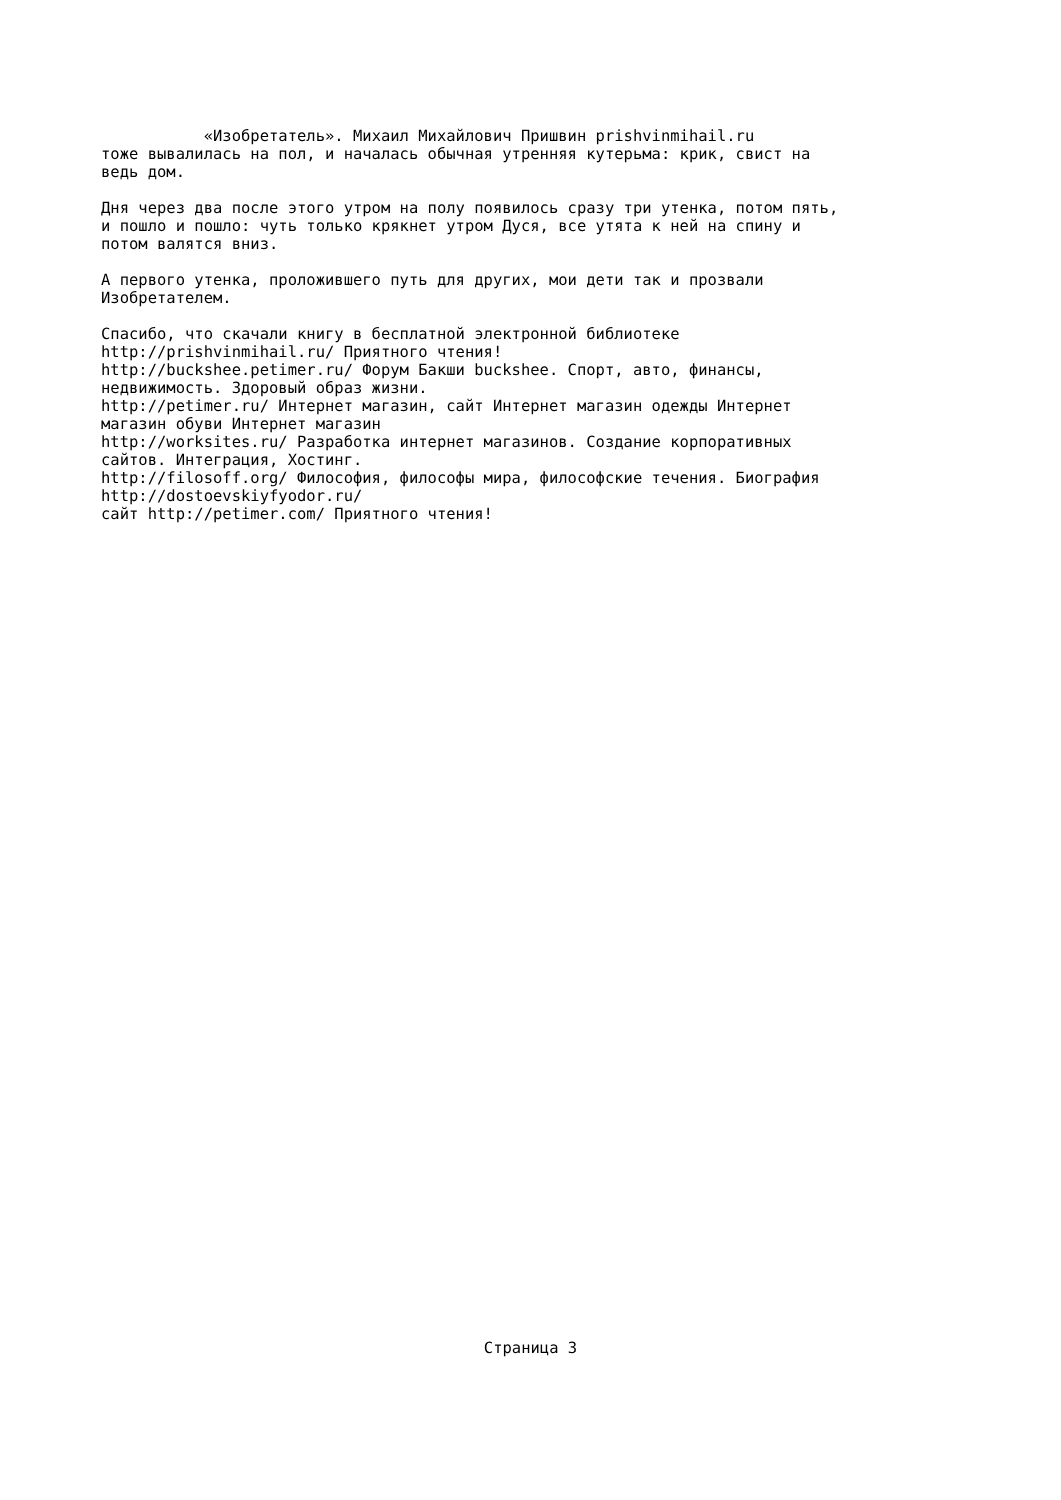«Изобретатель». Михаил Михайлович Пришвин prishvinmihail.ru тоже вывалилась на пол, и началась обычная утренняя кутерьма: крик, свист на ведь дом. Дня через два после этого утром на полу появилось сразу три утенка, потом пять, и пошло и пошло: чуть только крякнет утром Дуся, все утята к ней на спину и потом валятся вниз. А первого утенка, проложившего путь для других, мои дети так и прозвали Изобретателем. Спасибо, что скачали книгу в бесплатной электронной библиотеке http://prishvinmihail.ru/ Приятного чтения! http://buckshee.petimer.ru/ Форум Бакши buckshee. Спорт, авто, финансы, недвижимость. Здоровый образ жизни. http://petimer.ru/ Интернет магазин, сайт Интернет магазин одежды Интернет магазин обуви Интернет магазин http://worksites.ru/ Разработка интернет магазинов. Создание корпоративных сайтов. Интеграция, Хостинг. http://filosoff.org/ Философия, философы мира, философские течения. Биография http://dostoevskiyfyodor.ru/ сайт http://petimer.com/ Приятного чтения!
Страница 3